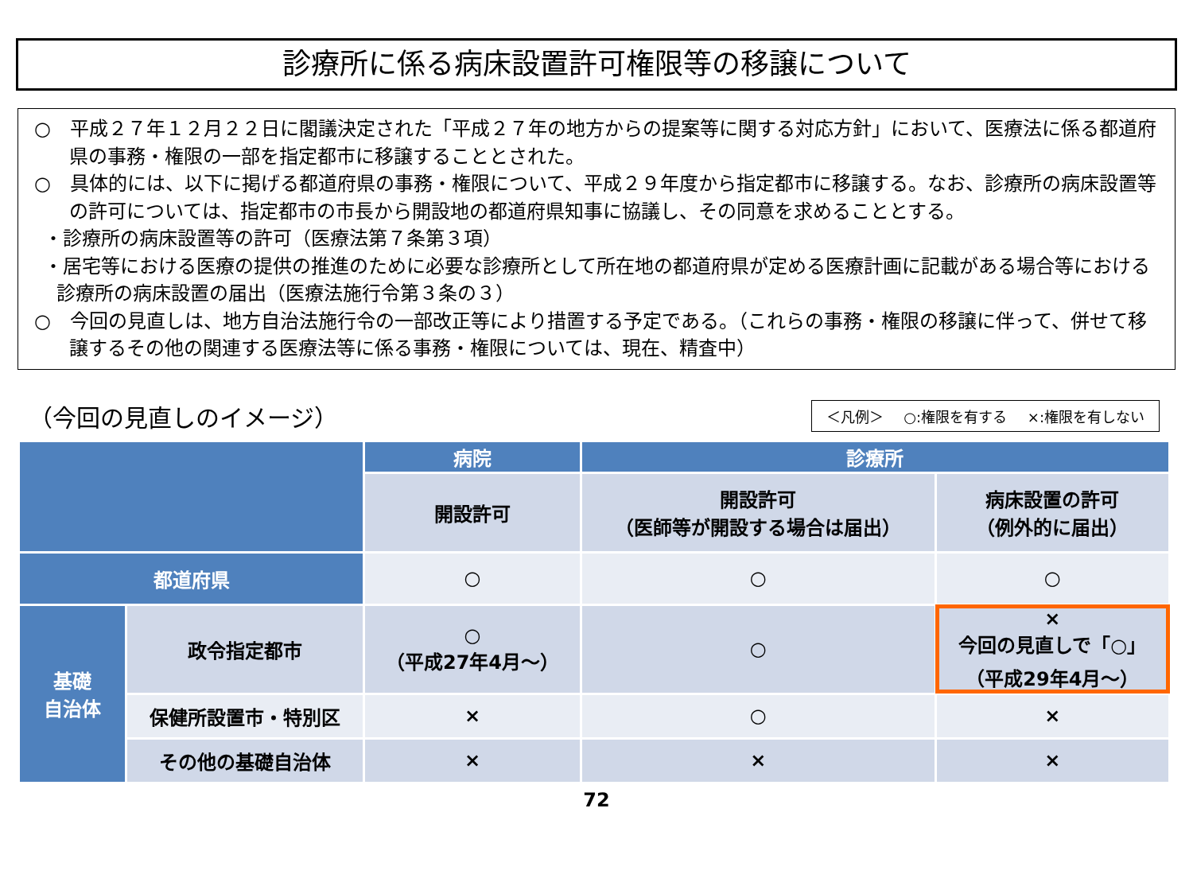診療所に係る病床設置許可権限等の移譲について
○　平成２７年１２月２２日に閣議決定された「平成２７年の地方からの提案等に関する対応方針」において、医療法に係る都道府県の事務・権限の一部を指定都市に移譲することとされた。
○　具体的には、以下に掲げる都道府県の事務・権限について、平成２９年度から指定都市に移譲する。なお、診療所の病床設置等の許可については、指定都市の市長から開設地の都道府県知事に協議し、その同意を求めることとする。
・診療所の病床設置等の許可（医療法第７条第３項）
・居宅等における医療の提供の推進のために必要な診療所として所在地の都道府県が定める医療計画に記載がある場合等における診療所の病床設置の届出（医療法施行令第３条の３）
○　今回の見直しは、地方自治法施行令の一部改正等により措置する予定である。（これらの事務・権限の移譲に伴って、併せて移譲するその他の関連する医療法等に係る事務・権限については、現在、精査中）
（今回の見直しのイメージ）
＜凡例＞ ○:権限を有する ×:権限を有しない
| | | 病院 | 診療所 | |
| --- | --- | --- | --- | --- |
| | | 開設許可 | 開設許可 （医師等が開設する場合は届出） | 病床設置の許可 （例外的に届出） |
| 都道府県 | | ○ | ○ | ○ |
| 基礎 自治体 | 政令指定都市 | ○ （平成27年4月～） | ○ | × 今回の見直しで「○」 （平成29年4月～） |
| | 保健所設置市・特別区 | × | ○ | × |
| | その他の基礎自治体 | × | × | × |
72